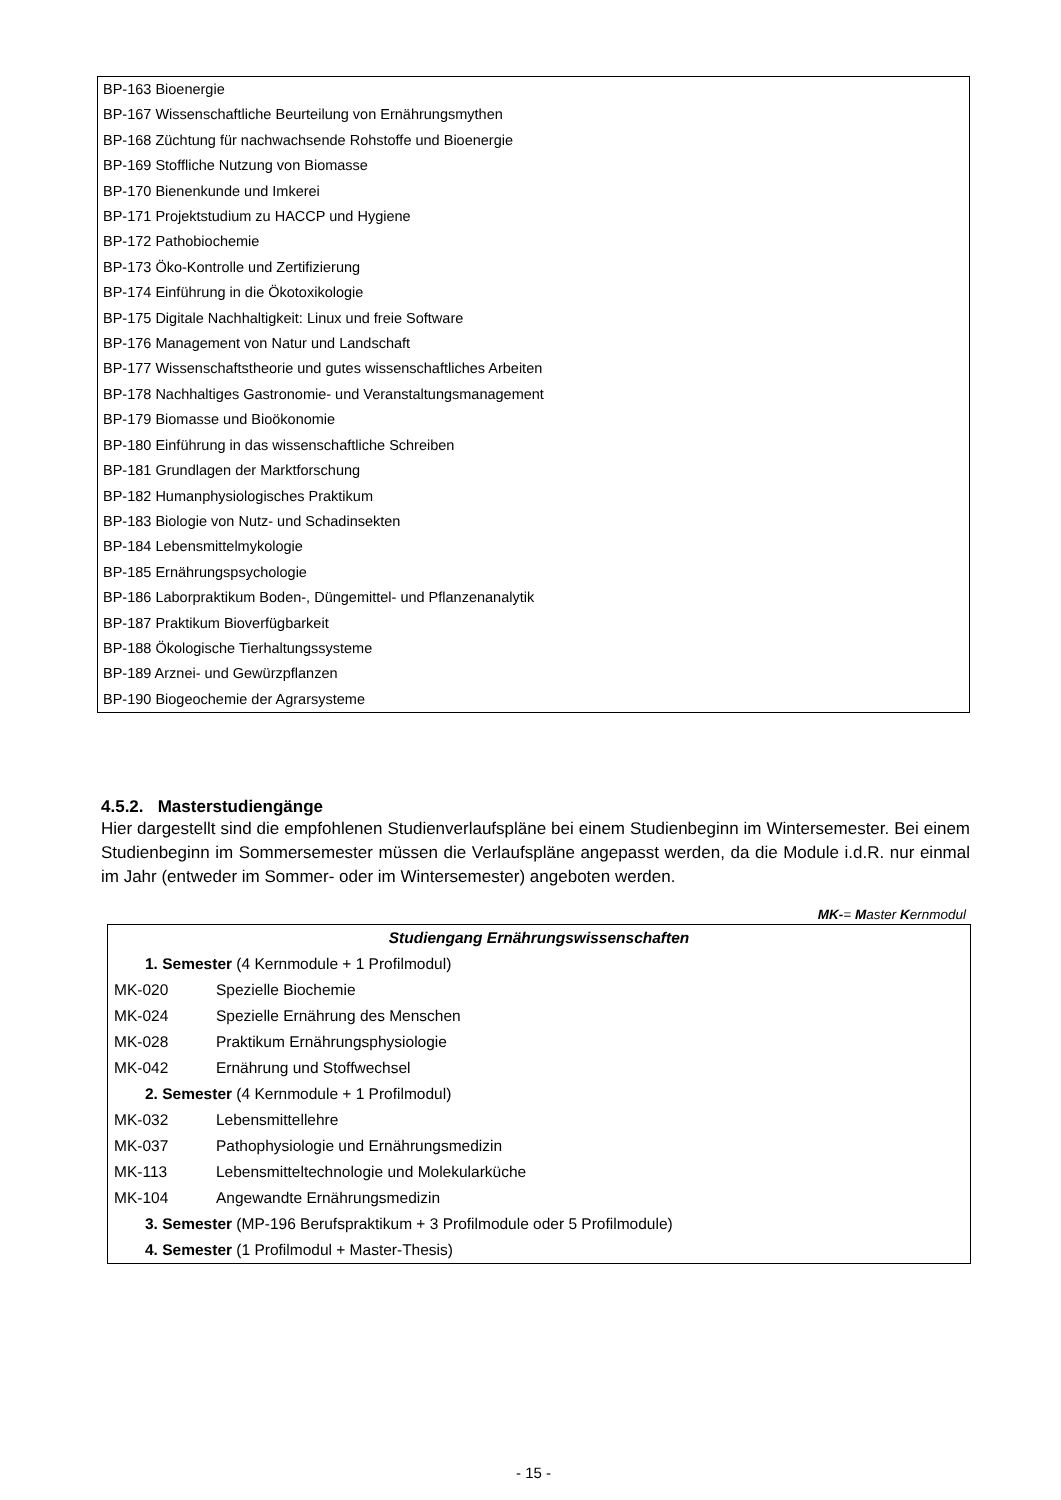BP-163 Bioenergie
BP-167 Wissenschaftliche Beurteilung von Ernährungsmythen
BP-168 Züchtung für nachwachsende Rohstoffe und Bioenergie
BP-169 Stoffliche Nutzung von Biomasse
BP-170 Bienenkunde und Imkerei
BP-171 Projektstudium zu HACCP und Hygiene
BP-172 Pathobiochemie
BP-173 Öko-Kontrolle und Zertifizierung
BP-174 Einführung in die Ökotoxikologie
BP-175 Digitale Nachhaltigkeit: Linux und freie Software
BP-176 Management von Natur und Landschaft
BP-177 Wissenschaftstheorie und gutes wissenschaftliches Arbeiten
BP-178 Nachhaltiges Gastronomie- und Veranstaltungsmanagement
BP-179 Biomasse und Bioökonomie
BP-180 Einführung in das wissenschaftliche Schreiben
BP-181 Grundlagen der Marktforschung
BP-182 Humanphysiologisches Praktikum
BP-183 Biologie von Nutz- und Schadinsekten
BP-184 Lebensmittelmykologie
BP-185 Ernährungspsychologie
BP-186 Laborpraktikum Boden-, Düngemittel- und Pflanzenanalytik
BP-187 Praktikum Bioverfügbarkeit
BP-188 Ökologische Tierhaltungssysteme
BP-189 Arznei- und Gewürzpflanzen
BP-190 Biogeochemie der Agrarsysteme
4.5.2. Masterstudiengänge
Hier dargestellt sind die empfohlenen Studienverlaufspläne bei einem Studienbeginn im Wintersemester. Bei einem Studienbeginn im Sommersemester müssen die Verlaufspläne angepasst werden, da die Module i.d.R. nur einmal im Jahr (entweder im Sommer- oder im Wintersemester) angeboten werden.
MK-= Master Kernmodul
| Studiengang Ernährungswissenschaften | |
| --- | --- |
| 1. Semester (4 Kernmodule + 1 Profilmodul) | |
| MK-020 | Spezielle Biochemie |
| MK-024 | Spezielle Ernährung des Menschen |
| MK-028 | Praktikum Ernährungsphysiologie |
| MK-042 | Ernährung und Stoffwechsel |
| 2. Semester (4 Kernmodule + 1 Profilmodul) | |
| MK-032 | Lebensmittellehre |
| MK-037 | Pathophysiologie und Ernährungsmedizin |
| MK-113 | Lebensmitteltechnologie und Molekularküche |
| MK-104 | Angewandte Ernährungsmedizin |
| 3. Semester (MP-196 Berufspraktikum + 3 Profilmodule oder 5 Profilmodule) | |
| 4. Semester (1 Profilmodul + Master-Thesis) | |
- 15 -